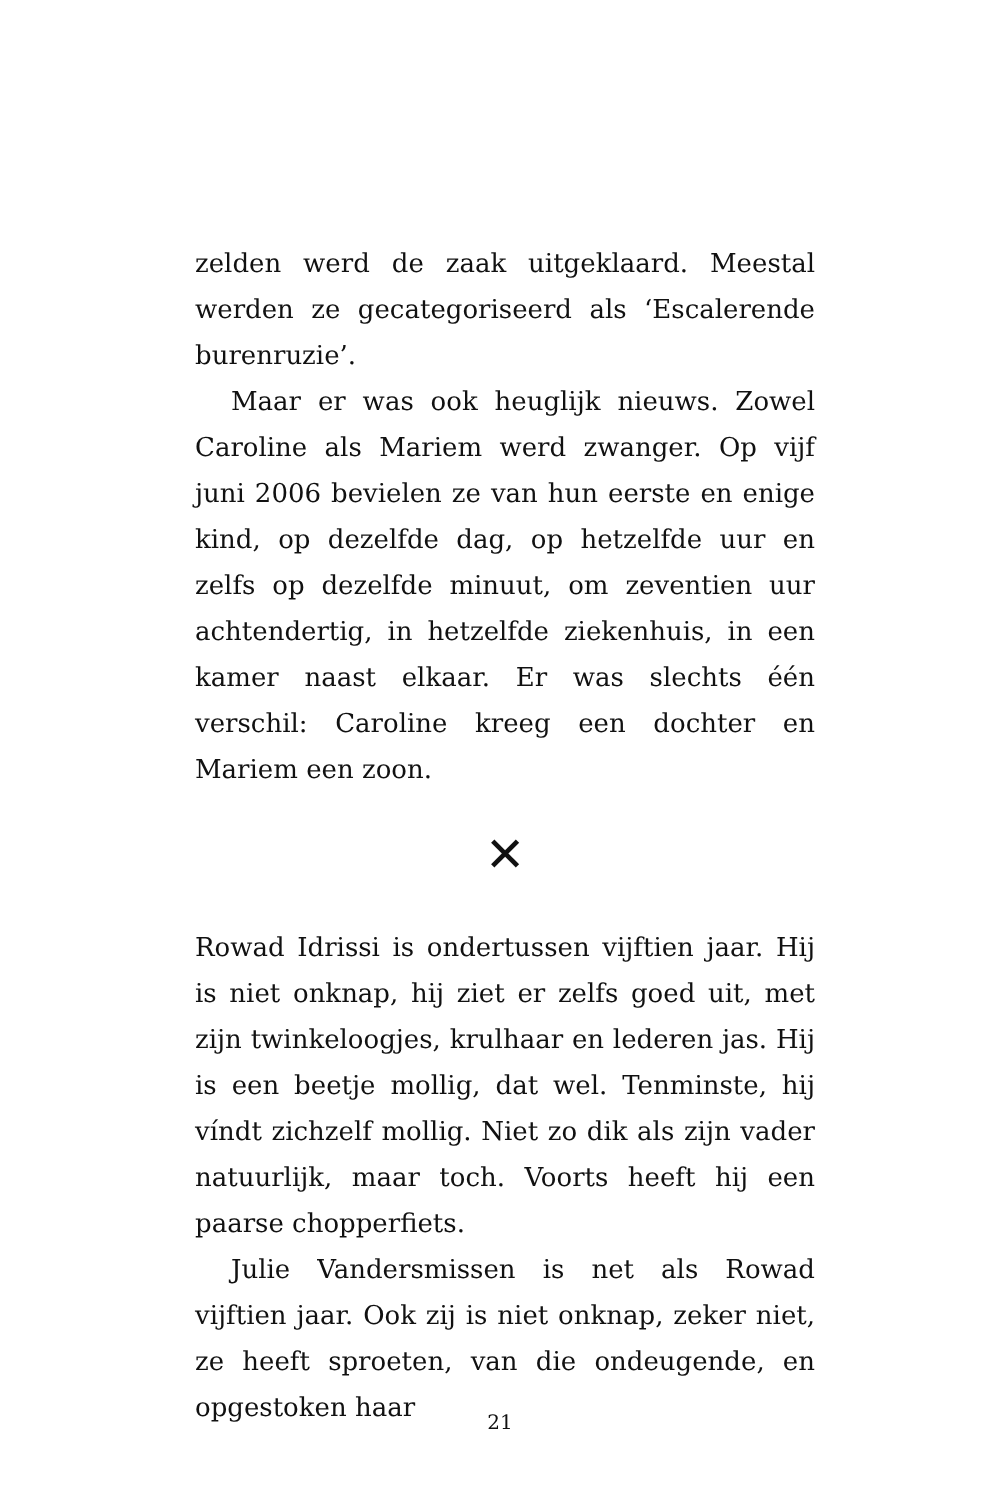zelden werd de zaak uitgeklaard. Meestal werden ze gecategoriseerd als ‘Escalerende burenruzie’.
Maar er was ook heuglijk nieuws. Zowel Caroline als Mariem werd zwanger. Op vijf juni 2006 bevielen ze van hun eerste en enige kind, op dezelfde dag, op hetzelfde uur en zelfs op dezelfde minuut, om zeventien uur achtendertig, in hetzelfde ziekenhuis, in een kamer naast elkaar. Er was slechts één verschil: Caroline kreeg een dochter en Mariem een zoon.
✕
Rowad Idrissi is ondertussen vijftien jaar. Hij is niet onknap, hij ziet er zelfs goed uit, met zijn twinkeloogjes, krulhaar en lederen jas. Hij is een beetje mollig, dat wel. Tenminste, hij víndt zichzelf mollig. Niet zo dik als zijn vader natuurlijk, maar toch. Voorts heeft hij een paarse chopperfiets.
Julie Vandersmissen is net als Rowad vijftien jaar. Ook zij is niet onknap, zeker niet, ze heeft sproeten, van die ondeugende, en opgestoken haar
21